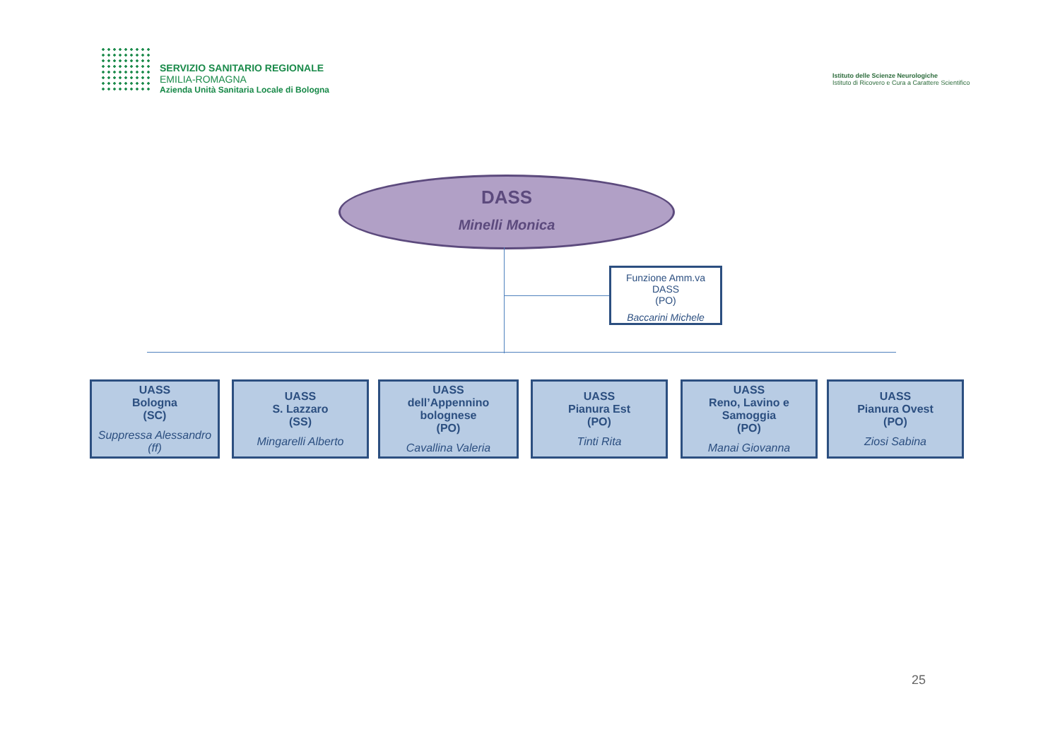SERVIZIO SANITARIO REGIONALE
EMILIA-ROMAGNA
Azienda Unità Sanitaria Locale di Bologna
Istituto delle Scienze Neurologiche
Istituto di Ricovero e Cura a Carattere Scientifico
DASS
Minelli Monica
Funzione Amm.va
DASS
(PO)
Baccarini Michele
UASS
Bologna
(SC)
Suppressa Alessandro (ff)
UASS
S. Lazzaro
(SS)
Mingarelli Alberto
UASS
dell’Appennino bolognese
(PO)
Cavallina Valeria
UASS
Pianura Est
(PO)
Tinti Rita
UASS
Reno, Lavino e Samoggia
(PO)
Manai Giovanna
UASS
Pianura Ovest
(PO)
Ziosi Sabina
25